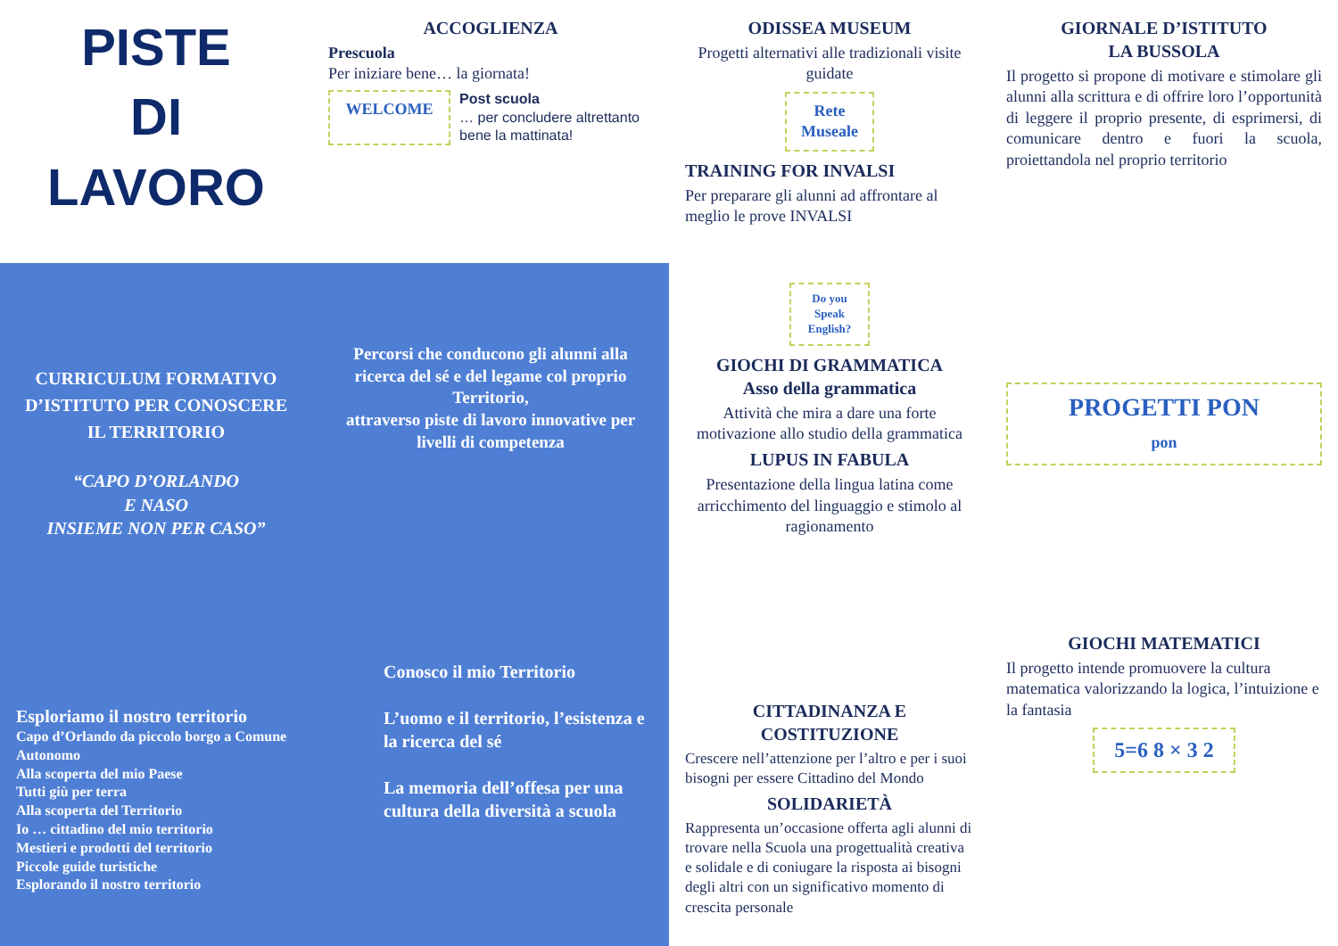PISTE
DI
LAVORO
ACCOGLIENZA
Prescuola
Per iniziare bene… la giornata!
WELCOME
Post scuola
… per concludere altrettanto bene la mattinata!
ODISSEA MUSEUM
Progetti alternativi alle tradizionali visite guidate
Rete Museale
TRAINING FOR INVALSI
Per preparare gli alunni ad affrontare al meglio le prove INVALSI
GIORNALE D’ISTITUTO
LA BUSSOLA
Il progetto si propone di motivare e stimolare gli alunni alla scrittura e di offrire loro l’opportunità di leggere il proprio presente, di esprimersi, di comunicare dentro e fuori la scuola, proiettandola nel proprio territorio
CURRICULUM FORMATIVO D’ISTITUTO PER CONOSCERE IL TERRITORIO
“CAPO D’ORLANDO
E NASO
INSIEME NON PER CASO”
Percorsi che conducono gli alunni alla ricerca del sé e del legame col proprio Territorio,
attraverso piste di lavoro innovative per livelli di competenza
Do you Speak English?
GIOCHI DI GRAMMATICA
Asso della grammatica
Attività che mira a dare una forte motivazione allo studio della grammatica
LUPUS IN FABULA
Presentazione della lingua latina come arricchimento del linguaggio e stimolo al ragionamento
PROGETTI PON
pon
Esploriamo il nostro territorio
Capo d’Orlando da piccolo borgo a Comune Autonomo
Alla scoperta del mio Paese
Tutti giù per terra
Alla scoperta del Territorio
Io … cittadino del mio territorio
Mestieri e prodotti del territorio
Piccole guide turistiche
Esplorando il nostro territorio
Conosco il mio Territorio
L’uomo e il territorio, l’esistenza e la ricerca del sé
La memoria dell’offesa per una cultura della diversità a scuola
CITTADINANZA E COSTITUZIONE
Crescere nell’attenzione per l’altro e per i suoi bisogni per essere Cittadino del Mondo
SOLIDARIETÀ
Rappresenta un’occasione offerta agli alunni di trovare nella Scuola una progettualità creativa e solidale e di coniugare la risposta ai bisogni degli altri con un significativo momento di crescita personale
GIOCHI MATEMATICI
Il progetto intende promuovere la cultura matematica valorizzando la logica, l’intuizione e la fantasia
5=6 8 × 3 2